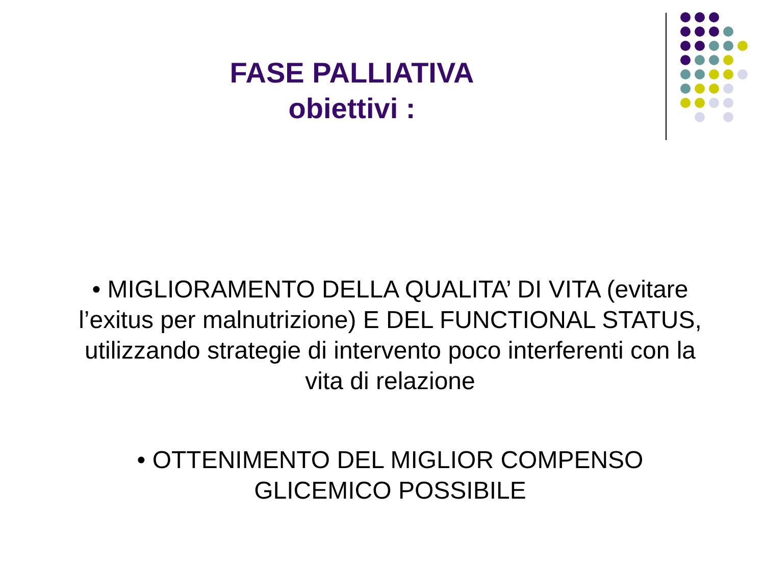FASE PALLIATIVA
obiettivi :
• MIGLIORAMENTO DELLA QUALITA’ DI VITA (evitare l’exitus per malnutrizione) E DEL FUNCTIONAL STATUS, utilizzando strategie di intervento poco interferenti con la vita di relazione
• OTTENIMENTO DEL MIGLIOR COMPENSO
GLICEMICO POSSIBILE